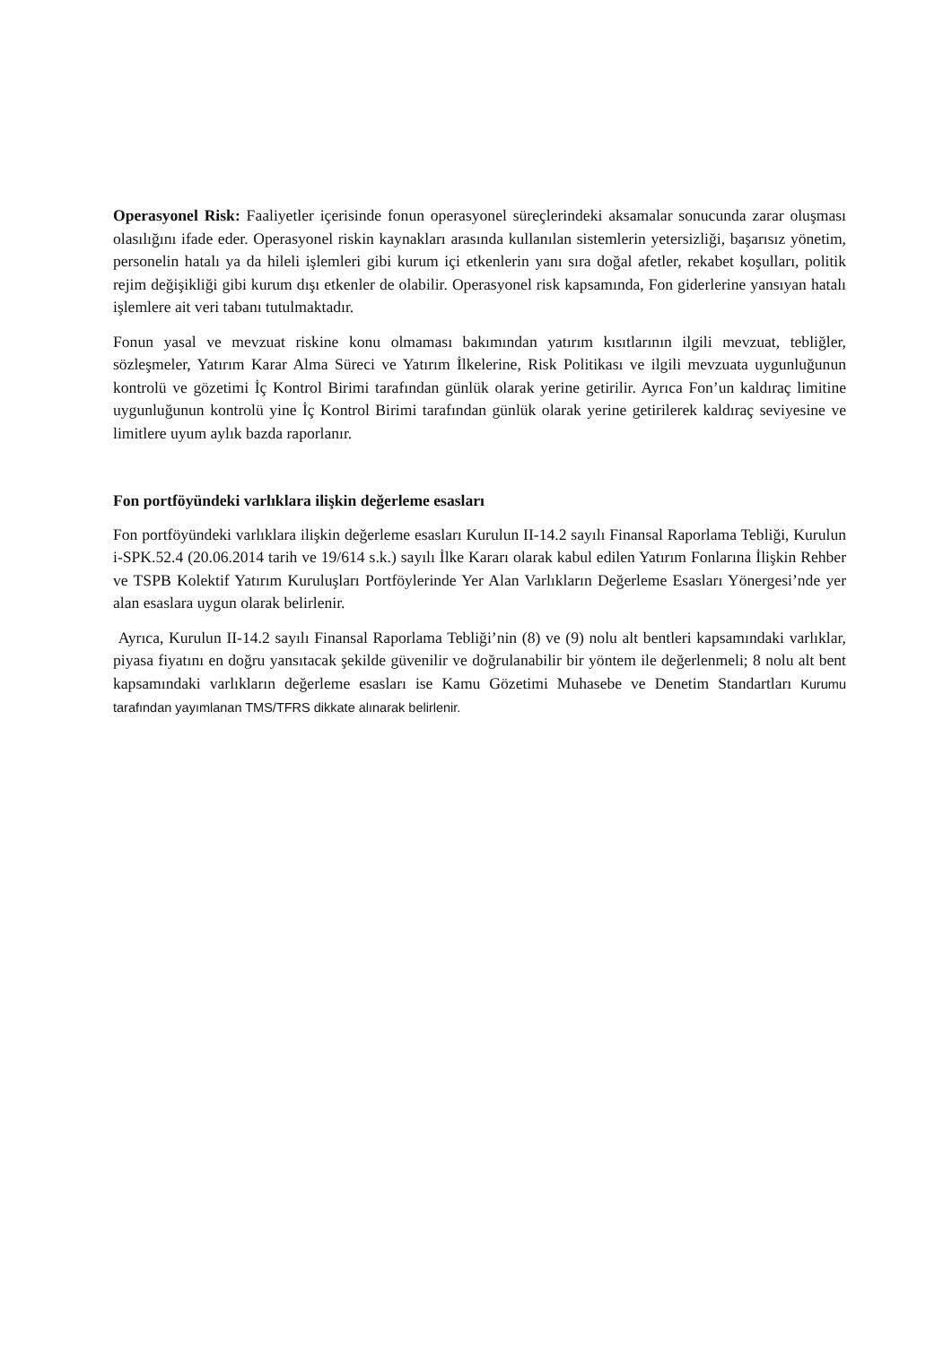Operasyonel Risk: Faaliyetler içerisinde fonun operasyonel süreçlerindeki aksamalar sonucunda zarar oluşması olasılığını ifade eder. Operasyonel riskin kaynakları arasında kullanılan sistemlerin yetersizliği, başarısız yönetim, personelin hatalı ya da hileli işlemleri gibi kurum içi etkenlerin yanı sıra doğal afetler, rekabet koşulları, politik rejim değişikliği gibi kurum dışı etkenler de olabilir. Operasyonel risk kapsamında, Fon giderlerine yansıyan hatalı işlemlere ait veri tabanı tutulmaktadır.
Fonun yasal ve mevzuat riskine konu olmaması bakımından yatırım kısıtlarının ilgili mevzuat, tebliğler, sözleşmeler, Yatırım Karar Alma Süreci ve Yatırım İlkelerine, Risk Politikası ve ilgili mevzuata uygunluğunun kontrolü ve gözetimi İç Kontrol Birimi tarafından günlük olarak yerine getirilir. Ayrıca Fon’un kaldıraç limitine uygunluğunun kontrolü yine İç Kontrol Birimi tarafından günlük olarak yerine getirilerek kaldıraç seviyesine ve limitlere uyum aylık bazda raporlanır.
Fon portföyündeki varlıklara ilişkin değerleme esasları
Fon portföyündeki varlıklara ilişkin değerleme esasları Kurulun II-14.2 sayılı Finansal Raporlama Tebliği, Kurulun i-SPK.52.4 (20.06.2014 tarih ve 19/614 s.k.) sayılı İlke Kararı olarak kabul edilen Yatırım Fonlarına İlişkin Rehber ve TSPB Kolektif Yatırım Kuruluşları Portföylerinde Yer Alan Varlıkların Değerleme Esasları Yönergesi’nde yer alan esaslara uygun olarak belirlenir.
Ayrıca, Kurulun II-14.2 sayılı Finansal Raporlama Tebliği’nin (8) ve (9) nolu alt bentleri kapsamındaki varlıklar, piyasa fiyatını en doğru yansıtacak şekilde güvenilir ve doğrulanabilir bir yöntem ile değerlenmeli; 8 nolu alt bent kapsamındaki varlıkların değerleme esasları ise Kamu Gözetimi Muhasebe ve Denetim Standartları Kurumu tarafından yayımlanan TMS/TFRS dikkate alınarak belirlenir.